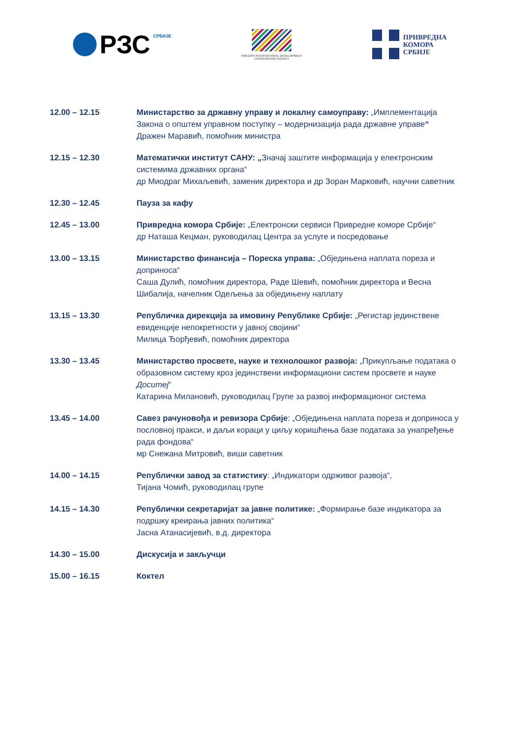РЗС СРБИЈЕ
SWEDISH INTERNATIONAL DEVELOPMENT
COOPERATION AGENCY
ПРИВРЕДНА
КОМОРА
СРБИЈЕ
12.00 – 12.15 Министарство за државну управу и локалну самоуправу: „Имплементација Закона о општем управном поступку – модернизација рада државне управе“
Дражен Маравић, помоћник министра
12.15 – 12.30 Математички институт САНУ: „Значај заштите информација у електронским системима државних органа“
др Миодраг Михаљевић, заменик директора и др Зоран Марковић, научни саветник
12.30 – 12.45 Пауза за кафу
12.45 – 13.00 Привредна комора Србије: „Електронски сервиси Привредне коморе Србије“
др Наташа Кецман, руководилац Центра за услуге и посредовање
13.00 – 13.15 Министарство финансија – Пореска управа: „Обједињена наплата пореза и доприноса“
Саша Дулић, помоћник директора, Раде Шевић, помоћник директора и Весна Шибалија, начелник Одељења за обједињену наплату
13.15 – 13.30 Републичка дирекција за имовину Републике Србије: „Регистар јединствене евиденције непокретности у јавној својини“
Милица Ђорђевић, помоћник директора
13.30 – 13.45 Министарство просвете, науке и технолошког развоја: „Прикупљање података о образовном систему кроз јединствени информациони систем просвете и науке Доситеј“
Катарина Милановић, руководилац Групе за развој информационог система
13.45 – 14.00 Савез рачуновођа и ревизора Србије: „Обједињена наплата пореза и доприноса у пословној пракси, и даљи кораци у циљу коришћења базе података за унапређење рада фондова“
мр Снежана Митровић, виши саветник
14.00 – 14.15 Републички завод за статистику: „Индикатори одрживог развоја“,
Тијана Чомић, руководилац групе
14.15 – 14.30 Републички секретаријат за јавне политике: „Формирање базе индикатора за подршку креирања јавних политика“
Јасна Атанасијевић, в.д. директора
14.30 – 15.00 Дискусија и закључци
15.00 – 16.15 Коктел